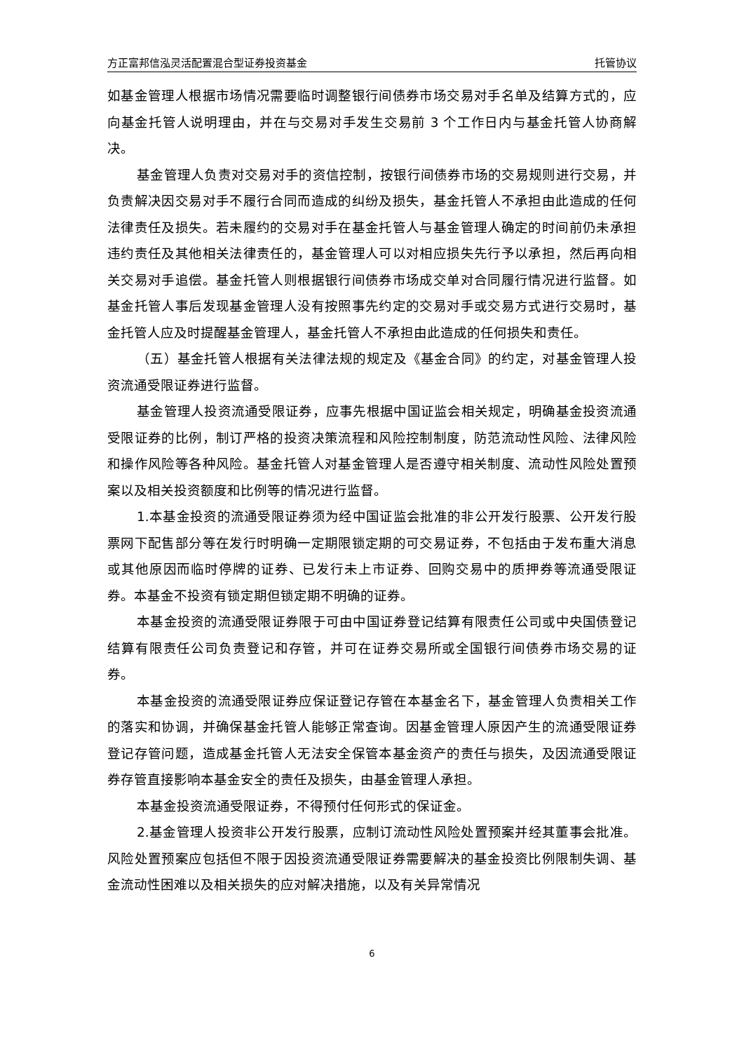方正富邦信泓灵活配置混合型证券投资基金 托管协议
如基金管理人根据市场情况需要临时调整银行间债券市场交易对手名单及结算方式的，应向基金托管人说明理由，并在与交易对手发生交易前 3 个工作日内与基金托管人协商解决。
基金管理人负责对交易对手的资信控制，按银行间债券市场的交易规则进行交易，并负责解决因交易对手不履行合同而造成的纠纷及损失，基金托管人不承担由此造成的任何法律责任及损失。若未履约的交易对手在基金托管人与基金管理人确定的时间前仍未承担违约责任及其他相关法律责任的，基金管理人可以对相应损失先行予以承担，然后再向相关交易对手追偿。基金托管人则根据银行间债券市场成交单对合同履行情况进行监督。如基金托管人事后发现基金管理人没有按照事先约定的交易对手或交易方式进行交易时，基金托管人应及时提醒基金管理人，基金托管人不承担由此造成的任何损失和责任。
（五）基金托管人根据有关法律法规的规定及《基金合同》的约定，对基金管理人投资流通受限证券进行监督。
基金管理人投资流通受限证券，应事先根据中国证监会相关规定，明确基金投资流通受限证券的比例，制订严格的投资决策流程和风险控制制度，防范流动性风险、法律风险和操作风险等各种风险。基金托管人对基金管理人是否遵守相关制度、流动性风险处置预案以及相关投资额度和比例等的情况进行监督。
1.本基金投资的流通受限证券须为经中国证监会批准的非公开发行股票、公开发行股票网下配售部分等在发行时明确一定期限锁定期的可交易证券，不包括由于发布重大消息或其他原因而临时停牌的证券、已发行未上市证券、回购交易中的质押券等流通受限证券。本基金不投资有锁定期但锁定期不明确的证券。
本基金投资的流通受限证券限于可由中国证券登记结算有限责任公司或中央国债登记结算有限责任公司负责登记和存管，并可在证券交易所或全国银行间债券市场交易的证券。
本基金投资的流通受限证券应保证登记存管在本基金名下，基金管理人负责相关工作的落实和协调，并确保基金托管人能够正常查询。因基金管理人原因产生的流通受限证券登记存管问题，造成基金托管人无法安全保管本基金资产的责任与损失，及因流通受限证券存管直接影响本基金安全的责任及损失，由基金管理人承担。
本基金投资流通受限证券，不得预付任何形式的保证金。
2.基金管理人投资非公开发行股票，应制订流动性风险处置预案并经其董事会批准。风险处置预案应包括但不限于因投资流通受限证券需要解决的基金投资比例限制失调、基金流动性困难以及相关损失的应对解决措施，以及有关异常情况
6